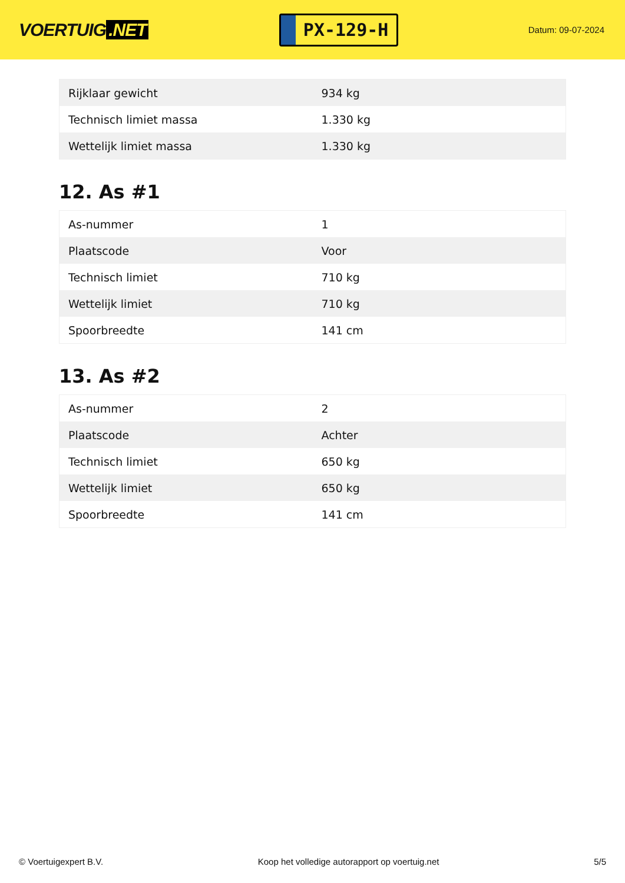VOERTUIG.NET
PX-129-H
Datum: 09-07-2024
| Rijklaar gewicht | 934 kg |
| Technisch limiet massa | 1.330 kg |
| Wettelijk limiet massa | 1.330 kg |
12. As #1
| As-nummer | 1 |
| Plaatscode | Voor |
| Technisch limiet | 710 kg |
| Wettelijk limiet | 710 kg |
| Spoorbreedte | 141 cm |
13. As #2
| As-nummer | 2 |
| Plaatscode | Achter |
| Technisch limiet | 650 kg |
| Wettelijk limiet | 650 kg |
| Spoorbreedte | 141 cm |
© Voertuigexpert B.V. Koop het volledige autorapport op voertuig.net 5/5